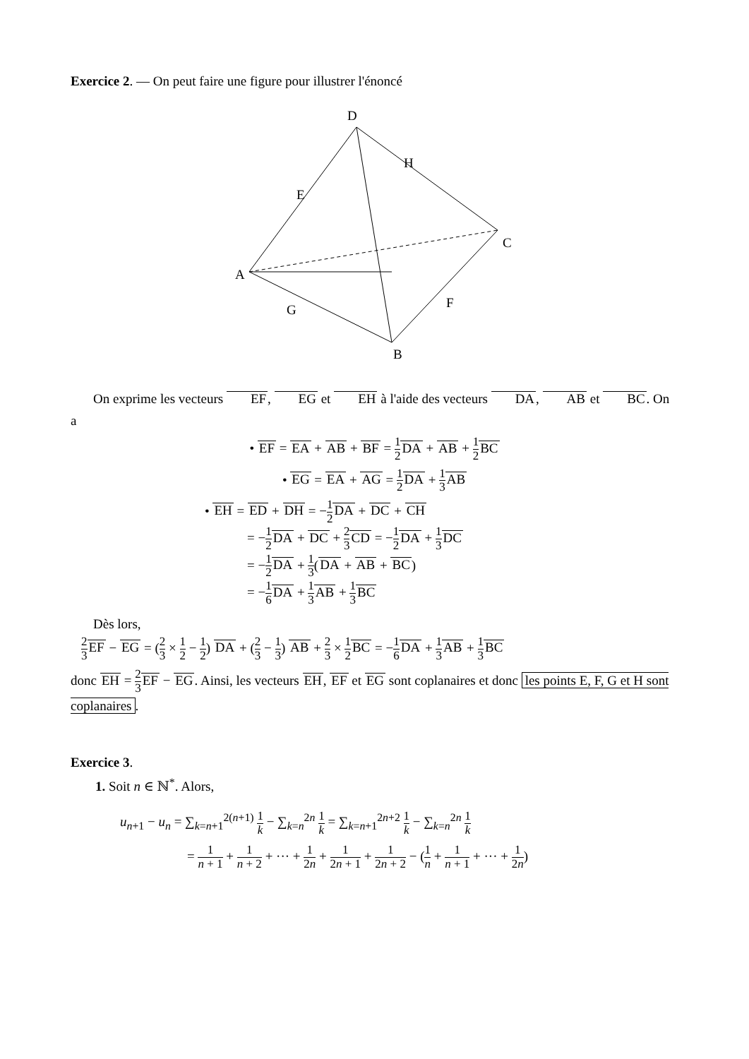Exercice 2. — On peut faire une figure pour illustrer l'énoncé
D
H
E
C
A
G
F
B
On exprime les vecteurs EF, EG et EH à l'aide des vecteurs DA, AB et BC. On a
• EF = EA + AB + BF = 1 2 DA + AB + 1 2 BC
• EG = EA + AG = 1 2 DA + 1 3 AB
• EH = ED + DH = −1 2 DA + DC + CH
= −1 2 DA + DC + 2 3 CD = −1 2 DA + 1 3 DC
= −1 2 DA + 1 3(DA + AB + BC)
= −1 6 DA + 1 3 AB + 1 3 BC
Dès lors,
2 3 EF − EG = (2 3 × 1 2 − 1 2) DA + (2 3 − 1 3) AB + 2 3 × 1 2 BC = −1 6 DA + 1 3 AB + 1 3 BC
donc EH = 2 3 EF − EG. Ainsi, les vecteurs EH, EF et EG sont coplanaires et donc les points E, F, G et H sont coplanaires.
Exercice 3.
1. Soit n ∈ ℕ<sup>*</sup>. Alors,
u<sub>n+1</sub> − u<sub>n</sub> = ∑<sub>k=n+1</sub><sup>2(n+1)</sup> 1 k − ∑<sub>k=n</sub><sup>2n</sup> 1 k = ∑<sub>k=n+1</sub><sup>2n+2</sup> 1 k − ∑<sub>k=n</sub><sup>2n</sup> 1 k
= 1 n + 1 + 1 n + 2 + ··· + 1 2n + 1 2n + 1 + 1 2n + 2 − (1 n + 1 n + 1 + ··· + 1 2n)